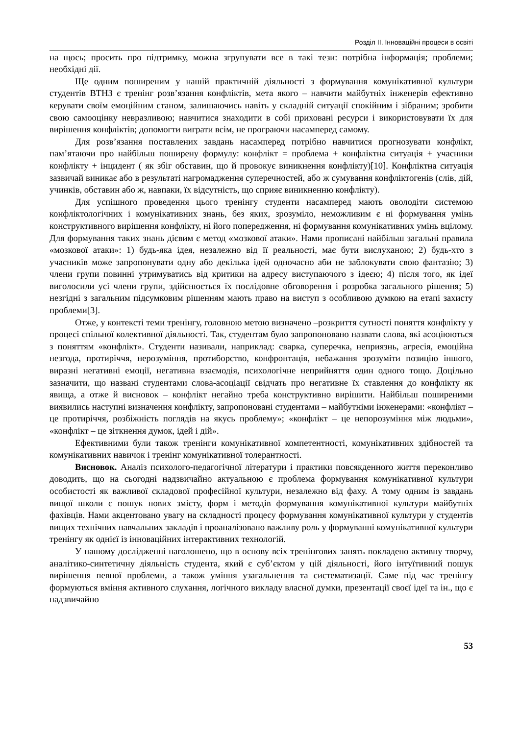Розділ ІІ. Інноваційні процеси в освіті
на щось; просить про підтримку, можна згрупувати все в такі тези: потрібна інформація; проблеми; необхідні дії.
Ще одним поширеним у нашій практичній діяльності з формування комунікативної культури студентів ВТНЗ є тренінг розв’язання конфліктів, мета якого – навчити майбутніх інженерів ефективно керувати своїм емоційним станом, залишаючись навіть у складній ситуації спокійним і зібраним; зробити свою самооцінку невразливою; навчитися знаходити в собі приховані ресурси і використовувати їх для вирішення конфліктів; допомогти виграти всім, не програючи насамперед самому.
Для розв’язання поставлених завдань насамперед потрібно навчитися прогнозувати конфлікт, пам’ятаючи про найбільш поширену формулу: конфлікт = проблема + конфліктна ситуація + учасники конфлікту + інцидент ( як збіг обставин, що й провокує виникнення конфлікту)[10]. Конфліктна ситуація зазвичай виникає або в результаті нагромадження суперечностей, або ж сумування конфліктогенів (слів, дій, учинків, обставин або ж, навпаки, їх відсутність, що сприяє виникненню конфлікту).
Для успішного проведення цього тренінгу студенти насамперед мають оволодіти системою конфліктологічних і комунікативних знань, без яких, зрозуміло, неможливим є ні формування умінь конструктивного вирішення конфлікту, ні його попередження, ні формування комунікативних умінь вцілому. Для формування таких знань дієвим є метод «мозкової атаки». Нами прописані найбільш загальні правила «мозкової атаки»: 1) будь-яка ідея, незалежно від її реальності, має бути вислуханою; 2) будь-хто з учасників може запропонувати одну або декілька ідей одночасно аби не заблокувати свою фантазію; 3) члени групи повинні утримуватись від критики на адресу виступаючого з ідеєю; 4) після того, як ідеї виголосили усі члени групи, здійснюється їх послідовне обговорення і розробка загального рішення; 5) незгідні з загальним підсумковим рішенням мають право на виступ з особливою думкою на етапі захисту проблеми[3].
Отже, у контексті теми тренінгу, головною метою визначено –розкриття сутності поняття конфлікту у процесі спільної колективної діяльності. Так, студентам було запропоновано назвати слова, які асоціюються з поняттям «конфлікт». Студенти називали, наприклад: сварка, суперечка, неприязнь, агресія, емоційна незгода, протиріччя, нерозуміння, протиборство, конфронтація, небажання зрозуміти позицію іншого, виразні негативні емоції, негативна взаємодія, психологічне неприйняття один одного тощо. Доцільно зазначити, що названі студентами слова-асоціації свідчать про негативне їх ставлення до конфлікту як явища, а отже й висновок – конфлікт негайно треба конструктивно вирішити. Найбільш поширеними виявились наступні визначення конфлікту, запропоновані студентами – майбутніми інженерами: «конфлікт – це протиріччя, розбіжність поглядів на якусь проблему»; «конфлікт – це непорозуміння між людьми», «конфлікт – це зіткнення думок, ідей і дій».
Ефективними були також тренінги комунікативної компетентності, комунікативних здібностей та комунікативних навичок і тренінг комунікативної толерантності.
Висновок. Аналіз психолого-педагогічної літератури і практики повсякденного життя переконливо доводить, що на сьогодні надзвичайно актуальною є проблема формування комунікативної культури особистості як важливої складової професійної культури, незалежно від фаху. А тому одним із завдань вищої школи є пошук нових змісту, форм і методів формування комунікативної культури майбутніх фахівців. Нами акцентовано увагу на складності процесу формування комунікативної культури у студентів вищих технічних навчальних закладів і проаналізовано важливу роль у формуванні комунікативної культури тренінгу як однієї із інноваційних інтерактивних технологій.
У нашому дослідженні наголошено, що в основу всіх тренінгових занять покладено активну творчу, аналітико-синтетичну діяльність студента, який є суб’єктом у цій діяльності, його інтуїтивний пошук вирішення певної проблеми, а також уміння узагальнення та систематизації. Саме під час тренінгу формуються вміння активного слухання, логічного викладу власної думки, презентації своєї ідеї та ін., що є надзвичайно
53